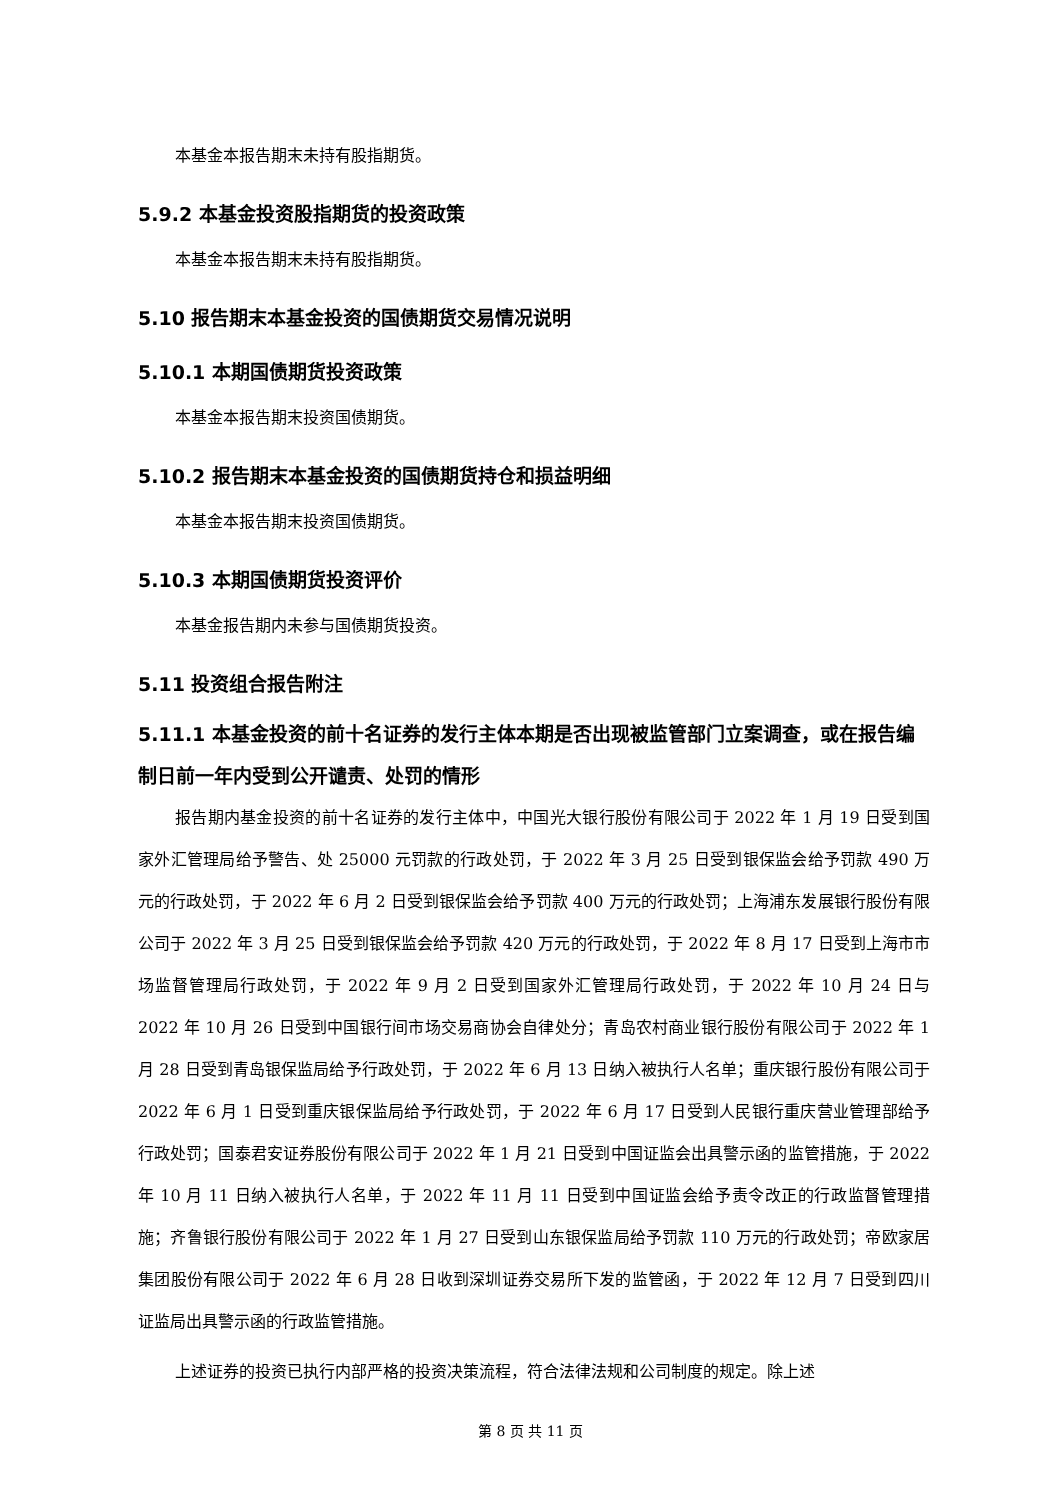本基金本报告期末未持有股指期货。
5.9.2 本基金投资股指期货的投资政策
本基金本报告期末未持有股指期货。
5.10 报告期末本基金投资的国债期货交易情况说明
5.10.1 本期国债期货投资政策
本基金本报告期末投资国债期货。
5.10.2 报告期末本基金投资的国债期货持仓和损益明细
本基金本报告期末投资国债期货。
5.10.3 本期国债期货投资评价
本基金报告期内未参与国债期货投资。
5.11 投资组合报告附注
5.11.1 本基金投资的前十名证券的发行主体本期是否出现被监管部门立案调查，或在报告编制日前一年内受到公开谴责、处罚的情形
报告期内基金投资的前十名证券的发行主体中，中国光大银行股份有限公司于 2022 年 1 月 19 日受到国家外汇管理局给予警告、处 25000 元罚款的行政处罚，于 2022 年 3 月 25 日受到银保监会给予罚款 490 万元的行政处罚，于 2022 年 6 月 2 日受到银保监会给予罚款 400 万元的行政处罚；上海浦东发展银行股份有限公司于 2022 年 3 月 25 日受到银保监会给予罚款 420 万元的行政处罚，于 2022 年 8 月 17 日受到上海市市场监督管理局行政处罚，于 2022 年 9 月 2 日受到国家外汇管理局行政处罚，于 2022 年 10 月 24 日与 2022 年 10 月 26 日受到中国银行间市场交易商协会自律处分；青岛农村商业银行股份有限公司于 2022 年 1 月 28 日受到青岛银保监局给予行政处罚，于 2022 年 6 月 13 日纳入被执行人名单；重庆银行股份有限公司于 2022 年 6 月 1 日受到重庆银保监局给予行政处罚，于 2022 年 6 月 17 日受到人民银行重庆营业管理部给予行政处罚；国泰君安证券股份有限公司于 2022 年 1 月 21 日受到中国证监会出具警示函的监管措施，于 2022 年 10 月 11 日纳入被执行人名单，于 2022 年 11 月 11 日受到中国证监会给予责令改正的行政监督管理措施；齐鲁银行股份有限公司于 2022 年 1 月 27 日受到山东银保监局给予罚款 110 万元的行政处罚；帝欧家居集团股份有限公司于 2022 年 6 月 28 日收到深圳证券交易所下发的监管函，于 2022 年 12 月 7 日受到四川证监局出具警示函的行政监管措施。
上述证券的投资已执行内部严格的投资决策流程，符合法律法规和公司制度的规定。除上述
第 8 页 共 11 页